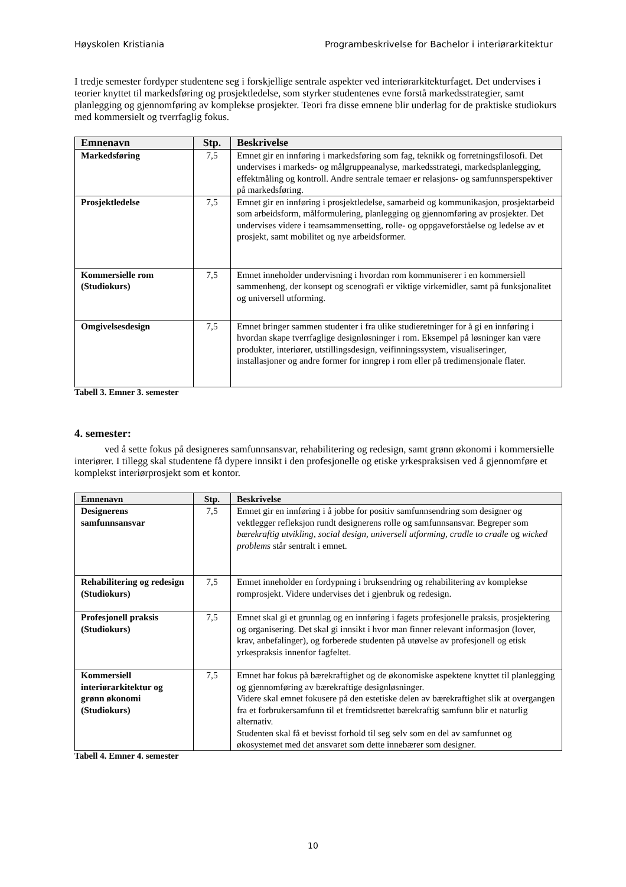Høyskolen Kristiania Programbeskrivelse for Bachelor i interiørarkitektur
I tredje semester fordyper studentene seg i forskjellige sentrale aspekter ved interiørarkitekturfaget. Det undervises i teorier knyttet til markedsføring og prosjektledelse, som styrker studentenes evne forstå markedsstrategier, samt planlegging og gjennomføring av komplekse prosjekter. Teori fra disse emnene blir underlag for de praktiske studiokurs med kommersielt og tverrfaglig fokus.
| Emnenavn | Stp. | Beskrivelse |
| --- | --- | --- |
| Markedsføring | 7,5 | Emnet gir en innføring i markedsføring som fag, teknikk og forretningsfilosofi. Det undervises i markeds- og målgruppeanalyse, markedsstrategi, markedsplanlegging, effektmåling og kontroll. Andre sentrale temaer er relasjons- og samfunnsperspektiver på markedsføring. |
| Prosjektledelse | 7,5 | Emnet gir en innføring i prosjektledelse, samarbeid og kommunikasjon, prosjektarbeid som arbeidsform, målformulering, planlegging og gjennomføring av prosjekter. Det undervises videre i teamsammensetting, rolle- og oppgaveforståelse og ledelse av et prosjekt, samt mobilitet og nye arbeidsformer. |
| Kommersielle rom (Studiokurs) | 7,5 | Emnet inneholder undervisning i hvordan rom kommuniserer i en kommersiell sammenheng, der konsept og scenografi er viktige virkemidler, samt på funksjonalitet og universell utforming. |
| Omgivelsesdesign | 7,5 | Emnet bringer sammen studenter i fra ulike studieretninger for å gi en innføring i hvordan skape tverrfaglige designløsninger i rom. Eksempel på løsninger kan være produkter, interiører, utstillingsdesign, veifinningssystem, visualiseringer, installasjoner og andre former for inngrep i rom eller på tredimensjonale flater. |
Tabell 3. Emner 3. semester
4. semester:
ved å sette fokus på designeres samfunnsansvar, rehabilitering og redesign, samt grønn økonomi i kommersielle interiører. I tillegg skal studentene få dypere innsikt i den profesjonelle og etiske yrkespraksisen ved å gjennomføre et komplekst interiørprosjekt som et kontor.
| Emnenavn | Stp. | Beskrivelse |
| --- | --- | --- |
| Designerens samfunnsansvar | 7,5 | Emnet gir en innføring i å jobbe for positiv samfunnsendring som designer og vektlegger refleksjon rundt designerens rolle og samfunnsansvar. Begreper som bærekraftig utvikling , social design, universell utforming , cradle to cradle og wicked problems står sentralt i emnet. |
| Rehabilitering og redesign (Studiokurs) | 7,5 | Emnet inneholder en fordypning i bruksendring og rehabilitering av komplekse romprosjekt. Videre undervises det i gjenbruk og redesign. |
| Profesjonell praksis (Studiokurs) | 7,5 | Emnet skal gi et grunnlag og en innføring i fagets profesjonelle praksis, prosjektering og organisering. Det skal gi innsikt i hvor man finner relevant informasjon (lover, krav, anbefalinger), og forberede studenten på utøvelse av profesjonell og etisk yrkespraksis innenfor fagfeltet. |
| Kommersiell interiørarkitektur og grønn økonomi (Studiokurs) | 7,5 | Emnet har fokus på bærekraftighet og de økonomiske aspektene knyttet til planlegging og gjennomføring av bærekraftige designløsninger. Videre skal emnet fokusere på den estetiske delen av bærekraftighet slik at overgangen fra et forbrukersamfunn til et fremtidsrettet bærekraftig samfunn blir et naturlig alternativ. Studenten skal få et bevisst forhold til seg selv som en del av samfunnet og økosystemet med det ansvaret som dette innebærer som designer. |
Tabell 4. Emner 4. semester
10